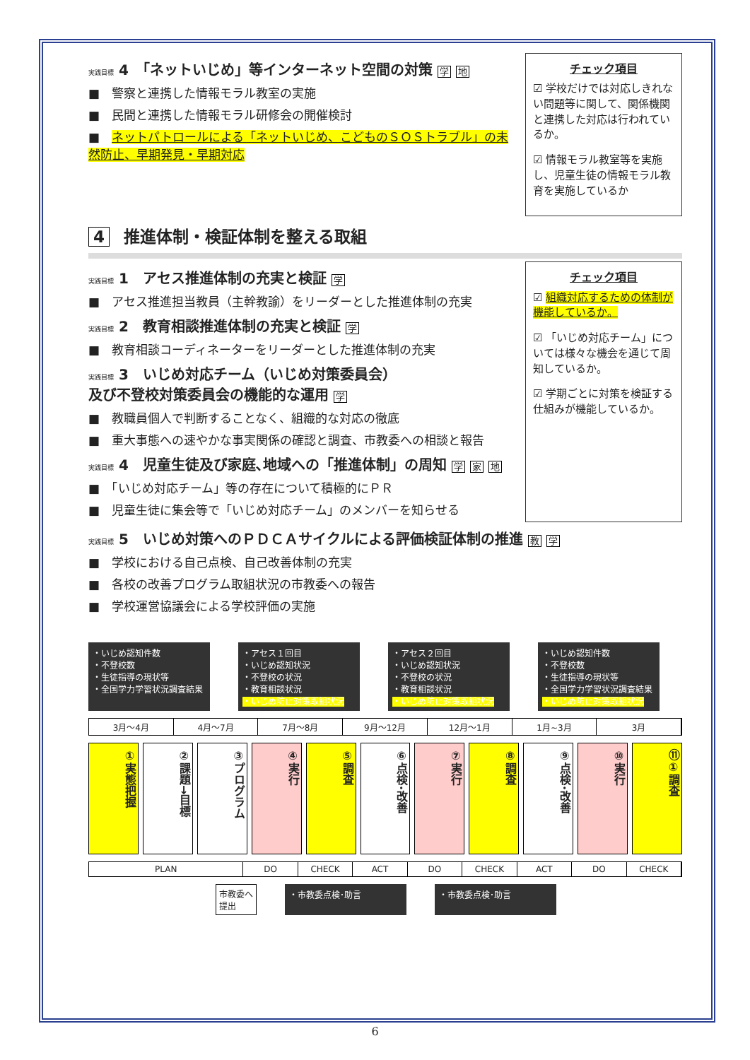実践目標 4　「ネットいじめ」等インターネット空間の対策 学 地
■　警察と連携した情報モラル教室の実施
■　民間と連携した情報モラル研修会の開催検討
■　ネットパトロールによる「ネットいじめ、こどものＳＯＳトラブル」の未然防止、早期発見・早期対応
チェック項目
☑ 学校だけでは対応しきれない問題等に関して、関係機関と連携した対応は行われているか。
☑ 情報モラル教室等を実施し、児童生徒の情報モラル教育を実施しているか
4 推進体制・検証体制を整える取組
実践目標 1　アセス推進体制の充実と検証 学
■　アセス推進担当教員（主幹教諭）をリーダーとした推進体制の充実
実践目標 2　教育相談推進体制の充実と検証 学
■　教育相談コーディネーターをリーダーとした推進体制の充実
実践目標 3　いじめ対応チーム（いじめ対策委員会）
及び不登校対策委員会の機能的な運用 学
■　教職員個人で判断することなく、組織的な対応の徹底
■　重大事態への速やかな事実関係の確認と調査、市教委への相談と報告
実践目標 4　児童生徒及び家庭､地域への「推進体制」の周知 学 家 地
■　「いじめ対応チーム」等の存在について積極的にＰＲ
■　児童生徒に集会等で「いじめ対応チーム」のメンバーを知らせる
チェック項目
☑ 組織対応するための体制が機能しているか。
☑ 「いじめ対応チーム」については様々な機会を通じて周知しているか。
☑ 学期ごとに対策を検証する仕組みが機能しているか。
実践目標 5　いじめ対策へのＰＤＣＡサイクルによる評価検証体制の推進 教 学
■　学校における自己点検、自己改善体制の充実
■　各校の改善プログラム取組状況の市教委への報告
■　学校運営協議会による学校評価の実施
・いじめ認知件数
・不登校数
・生徒指導の現状等
・全国学力学習状況調査結果
・アセス１回目
・いじめ認知状況
・不登校の状況
・教育相談状況
・いじめ防止対策取組状況
・アセス２回目
・いじめ認知状況
・不登校の状況
・教育相談状況
・いじめ防止対策取組状況
・いじめ認知件数
・不登校数
・生徒指導の現状等
・全国学力学習状況調査結果
・いじめ防止対策取組状況
3月～4月 4月～7月 7月～8月 9月～12月 12月～1月 1月~3月 3月
①実態把握
②課題→目標
③プログラム
④実行
⑤調査
⑥点検･改善
⑦実行
⑧調査
⑨点検･改善
⑩実行
⑪①調査
PLAN DO CHECK ACT DO CHECK ACT DO CHECK
市教委へ
提出
・市教委点検･助言 ・市教委点検･助言
6